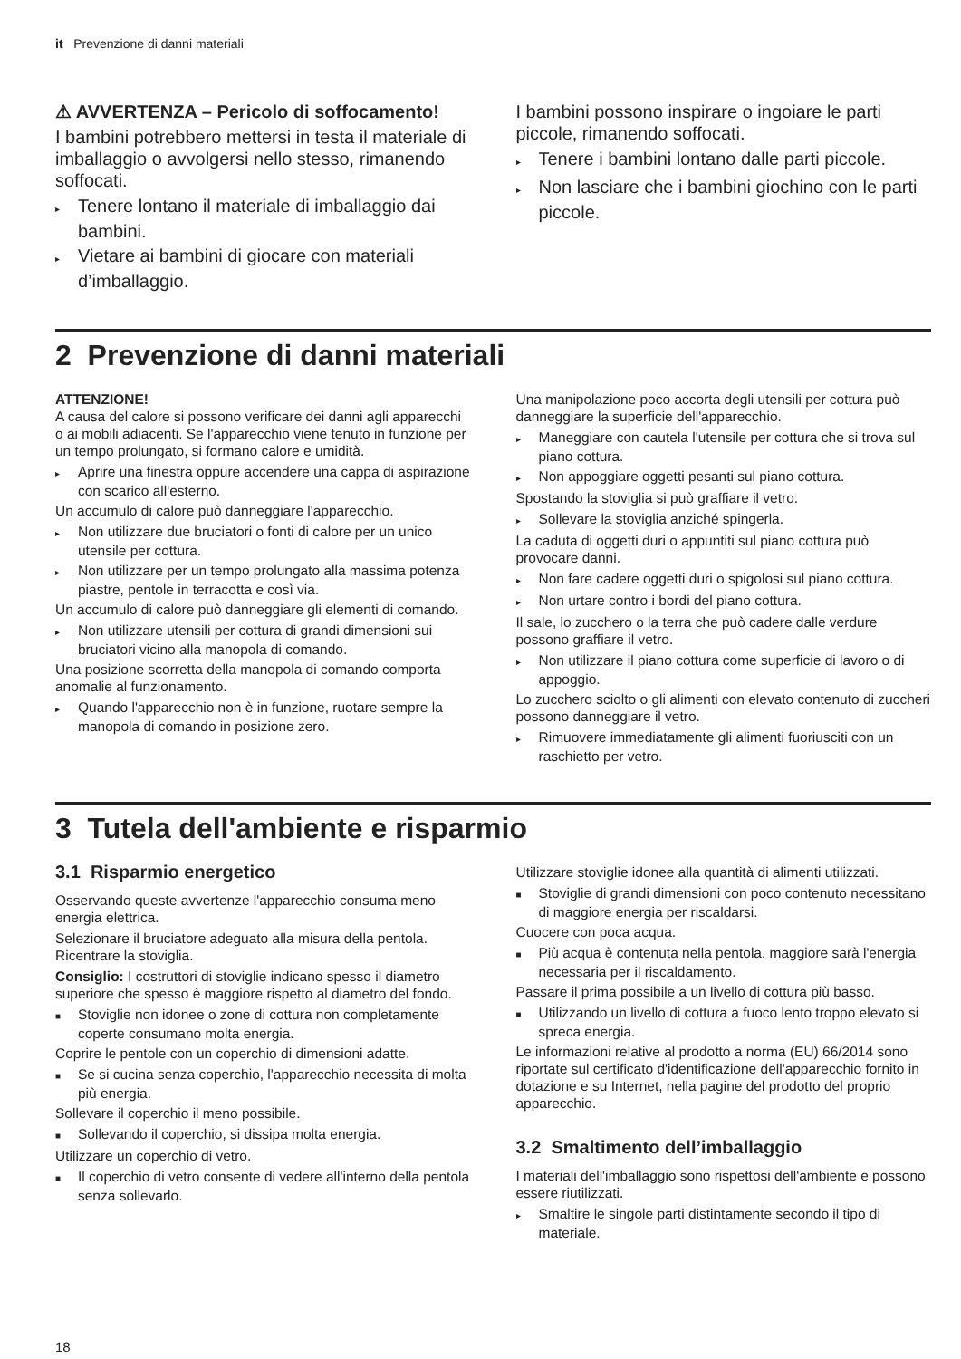it Prevenzione di danni materiali
⚠ AVVERTENZA – Pericolo di soffocamento!
I bambini potrebbero mettersi in testa il materiale di imballaggio o avvolgersi nello stesso, rimanendo soffocati.
▸ Tenere lontano il materiale di imballaggio dai bambini.
▸ Vietare ai bambini di giocare con materiali d’imballaggio.
I bambini possono inspirare o ingoiare le parti piccole, rimanendo soffocati.
▸ Tenere i bambini lontano dalle parti piccole.
▸ Non lasciare che i bambini giochino con le parti piccole.
2 Prevenzione di danni materiali
ATTENZIONE!
A causa del calore si possono verificare dei danni agli apparecchi o ai mobili adiacenti. Se l'apparecchio viene tenuto in funzione per un tempo prolungato, si formano calore e umidità.
▸ Aprire una finestra oppure accendere una cappa di aspirazione con scarico all'esterno.
Un accumulo di calore può danneggiare l'apparecchio.
▸ Non utilizzare due bruciatori o fonti di calore per un unico utensile per cottura.
▸ Non utilizzare per un tempo prolungato alla massima potenza piastre, pentole in terracotta e così via.
Un accumulo di calore può danneggiare gli elementi di comando.
▸ Non utilizzare utensili per cottura di grandi dimensioni sui bruciatori vicino alla manopola di comando.
Una posizione scorretta della manopola di comando comporta anomalie al funzionamento.
▸ Quando l'apparecchio non è in funzione, ruotare sempre la manopola di comando in posizione zero.
Una manipolazione poco accorta degli utensili per cottura può danneggiare la superficie dell'apparecchio.
▸ Maneggiare con cautela l'utensile per cottura che si trova sul piano cottura.
▸ Non appoggiare oggetti pesanti sul piano cottura.
Spostando la stoviglia si può graffiare il vetro.
▸ Sollevare la stoviglia anziché spingerla.
La caduta di oggetti duri o appuntiti sul piano cottura può provocare danni.
▸ Non fare cadere oggetti duri o spigolosi sul piano cottura.
▸ Non urtare contro i bordi del piano cottura.
Il sale, lo zucchero o la terra che può cadere dalle verdure possono graffiare il vetro.
▸ Non utilizzare il piano cottura come superficie di lavoro o di appoggio.
Lo zucchero sciolto o gli alimenti con elevato contenuto di zuccheri possono danneggiare il vetro.
▸ Rimuovere immediatamente gli alimenti fuoriusciti con un raschietto per vetro.
3 Tutela dell'ambiente e risparmio
3.1 Risparmio energetico
Osservando queste avvertenze l'apparecchio consuma meno energia elettrica.
Selezionare il bruciatore adeguato alla misura della pentola. Ricentrare la stoviglia.
Consiglio: I costruttori di stoviglie indicano spesso il diametro superiore che spesso è maggiore rispetto al diametro del fondo.
■ Stoviglie non idonee o zone di cottura non completamente coperte consumano molta energia.
Coprire le pentole con un coperchio di dimensioni adatte.
■ Se si cucina senza coperchio, l'apparecchio necessita di molta più energia.
Sollevare il coperchio il meno possibile.
■ Sollevando il coperchio, si dissipa molta energia.
Utilizzare un coperchio di vetro.
■ Il coperchio di vetro consente di vedere all'interno della pentola senza sollevarlo.
Utilizzare stoviglie idonee alla quantità di alimenti utilizzati.
■ Stoviglie di grandi dimensioni con poco contenuto necessitano di maggiore energia per riscaldarsi.
Cuocere con poca acqua.
■ Più acqua è contenuta nella pentola, maggiore sarà l'energia necessaria per il riscaldamento.
Passare il prima possibile a un livello di cottura più basso.
■ Utilizzando un livello di cottura a fuoco lento troppo elevato si spreca energia.
Le informazioni relative al prodotto a norma (EU) 66/2014 sono riportate sul certificato d'identificazione dell'apparecchio fornito in dotazione e su Internet, nella pagine del prodotto del proprio apparecchio.
3.2 Smaltimento dell’imballaggio
I materiali dell'imballaggio sono rispettosi dell'ambiente e possono essere riutilizzati.
▸ Smaltire le singole parti distintamente secondo il tipo di materiale.
18